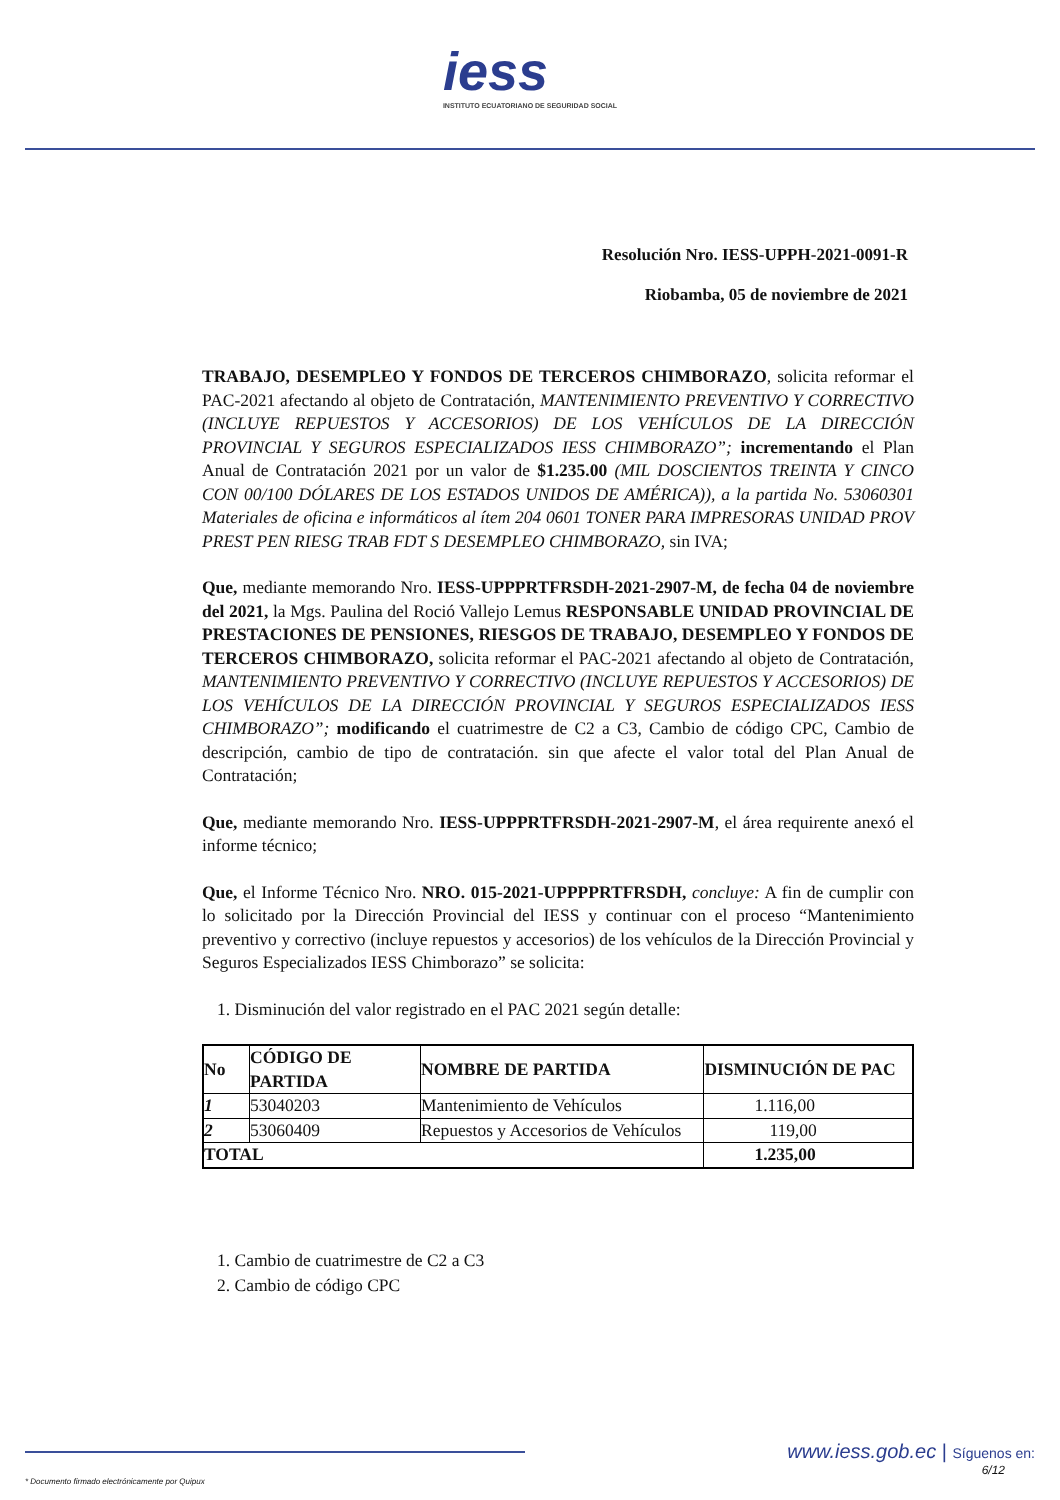iess
INSTITUTO ECUATORIANO DE SEGURIDAD SOCIAL
Resolución Nro. IESS-UPPH-2021-0091-R
Riobamba, 05 de noviembre de 2021
TRABAJO, DESEMPLEO Y FONDOS DE TERCEROS CHIMBORAZO, solicita reformar el PAC-2021 afectando al objeto de Contratación, MANTENIMIENTO PREVENTIVO Y CORRECTIVO (INCLUYE REPUESTOS Y ACCESORIOS) DE LOS VEHÍCULOS DE LA DIRECCIÓN PROVINCIAL Y SEGUROS ESPECIALIZADOS IESS CHIMBORAZO”; incrementando el Plan Anual de Contratación 2021 por un valor de $1.235.00 (MIL DOSCIENTOS TREINTA Y CINCO CON 00/100 DÓLARES DE LOS ESTADOS UNIDOS DE AMÉRICA)), a la partida No. 53060301 Materiales de oficina e informáticos al ítem 204 0601 TONER PARA IMPRESORAS UNIDAD PROV PREST PEN RIESG TRAB FDT S DESEMPLEO CHIMBORAZO, sin IVA;
Que, mediante memorando Nro. IESS-UPPPRTFRSDH-2021-2907-M, de fecha 04 de noviembre del 2021, la Mgs. Paulina del Roció Vallejo Lemus RESPONSABLE UNIDAD PROVINCIAL DE PRESTACIONES DE PENSIONES, RIESGOS DE TRABAJO, DESEMPLEO Y FONDOS DE TERCEROS CHIMBORAZO, solicita reformar el PAC-2021 afectando al objeto de Contratación, MANTENIMIENTO PREVENTIVO Y CORRECTIVO (INCLUYE REPUESTOS Y ACCESORIOS) DE LOS VEHÍCULOS DE LA DIRECCIÓN PROVINCIAL Y SEGUROS ESPECIALIZADOS IESS CHIMBORAZO”; modificando el cuatrimestre de C2 a C3, Cambio de código CPC, Cambio de descripción, cambio de tipo de contratación. sin que afecte el valor total del Plan Anual de Contratación;
Que, mediante memorando Nro. IESS-UPPPRTFRSDH-2021-2907-M, el área requirente anexó el informe técnico;
Que, el Informe Técnico Nro. NRO. 015-2021-UPPPPRTFRSDH, concluye: A fin de cumplir con lo solicitado por la Dirección Provincial del IESS y continuar con el proceso “Mantenimiento preventivo y correctivo (incluye repuestos y accesorios) de los vehículos de la Dirección Provincial y Seguros Especializados IESS Chimborazo” se solicita:
1. Disminución del valor registrado en el PAC 2021 según detalle:
| No | CÓDIGO DE PARTIDA | NOMBRE DE PARTIDA | DISMINUCIÓN DE PAC |
| --- | --- | --- | --- |
| 1 | 53040203 | Mantenimiento de Vehículos | 1.116,00 |
| 2 | 53060409 | Repuestos y Accesorios de Vehículos | 119,00 |
| TOTAL | | | 1.235,00 |
1. Cambio de cuatrimestre de C2 a C3
2. Cambio de código CPC
www.iess.gob.ec | Síguenos en:
6/12
* Documento firmado electrónicamente por Quipux